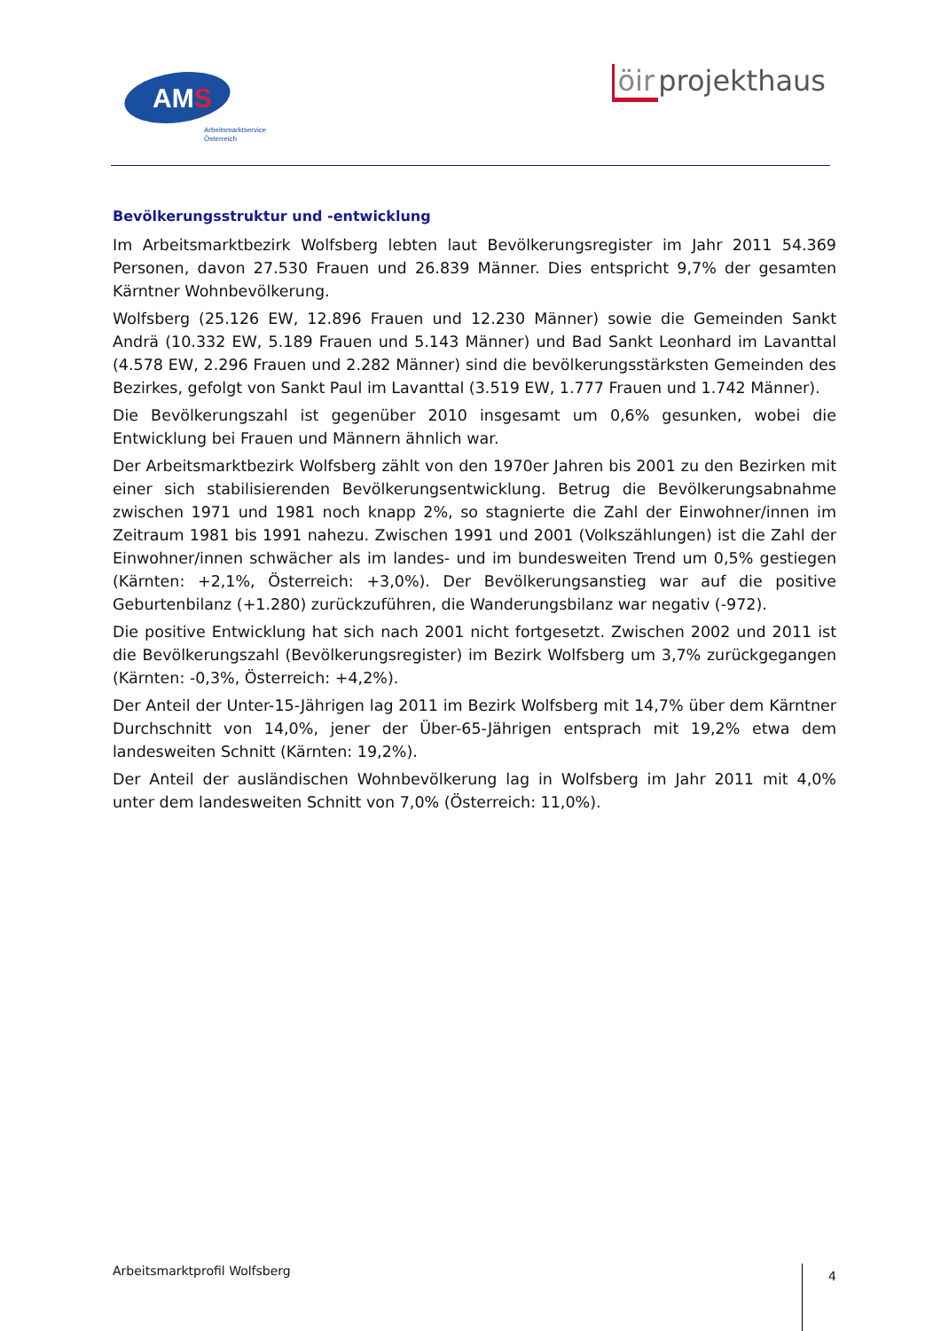AMS
Arbeitsmarktservice
Österreich
öir projekthaus
Bevölkerungsstruktur und -entwicklung
Im Arbeitsmarktbezirk Wolfsberg lebten laut Bevölkerungsregister im Jahr 2011 54.369 Personen, davon 27.530 Frauen und 26.839 Männer. Dies entspricht 9,7% der gesamten Kärntner Wohnbevölkerung.
Wolfsberg (25.126 EW, 12.896 Frauen und 12.230 Männer) sowie die Gemeinden Sankt Andrä (10.332 EW, 5.189 Frauen und 5.143 Männer) und Bad Sankt Leonhard im Lavanttal (4.578 EW, 2.296 Frauen und 2.282 Männer) sind die bevölkerungsstärksten Gemeinden des Bezirkes, gefolgt von Sankt Paul im Lavanttal (3.519 EW, 1.777 Frauen und 1.742 Männer).
Die Bevölkerungszahl ist gegenüber 2010 insgesamt um 0,6% gesunken, wobei die Entwicklung bei Frauen und Männern ähnlich war.
Der Arbeitsmarktbezirk Wolfsberg zählt von den 1970er Jahren bis 2001 zu den Bezirken mit einer sich stabilisierenden Bevölkerungsentwicklung. Betrug die Bevölkerungsabnahme zwischen 1971 und 1981 noch knapp 2%, so stagnierte die Zahl der Einwohner/innen im Zeitraum 1981 bis 1991 nahezu. Zwischen 1991 und 2001 (Volkszählungen) ist die Zahl der Einwohner/innen schwächer als im landes- und im bundesweiten Trend um 0,5% gestiegen (Kärnten: +2,1%, Österreich: +3,0%). Der Bevölkerungsanstieg war auf die positive Geburtenbilanz (+1.280) zurückzuführen, die Wanderungsbilanz war negativ (-972).
Die positive Entwicklung hat sich nach 2001 nicht fortgesetzt. Zwischen 2002 und 2011 ist die Bevölkerungszahl (Bevölkerungsregister) im Bezirk Wolfsberg um 3,7% zurückgegangen (Kärnten: -0,3%, Österreich: +4,2%).
Der Anteil der Unter-15-Jährigen lag 2011 im Bezirk Wolfsberg mit 14,7% über dem Kärntner Durchschnitt von 14,0%, jener der Über-65-Jährigen entsprach mit 19,2% etwa dem landesweiten Schnitt (Kärnten: 19,2%).
Der Anteil der ausländischen Wohnbevölkerung lag in Wolfsberg im Jahr 2011 mit 4,0% unter dem landesweiten Schnitt von 7,0% (Österreich: 11,0%).
Arbeitsmarktprofil Wolfsberg
4